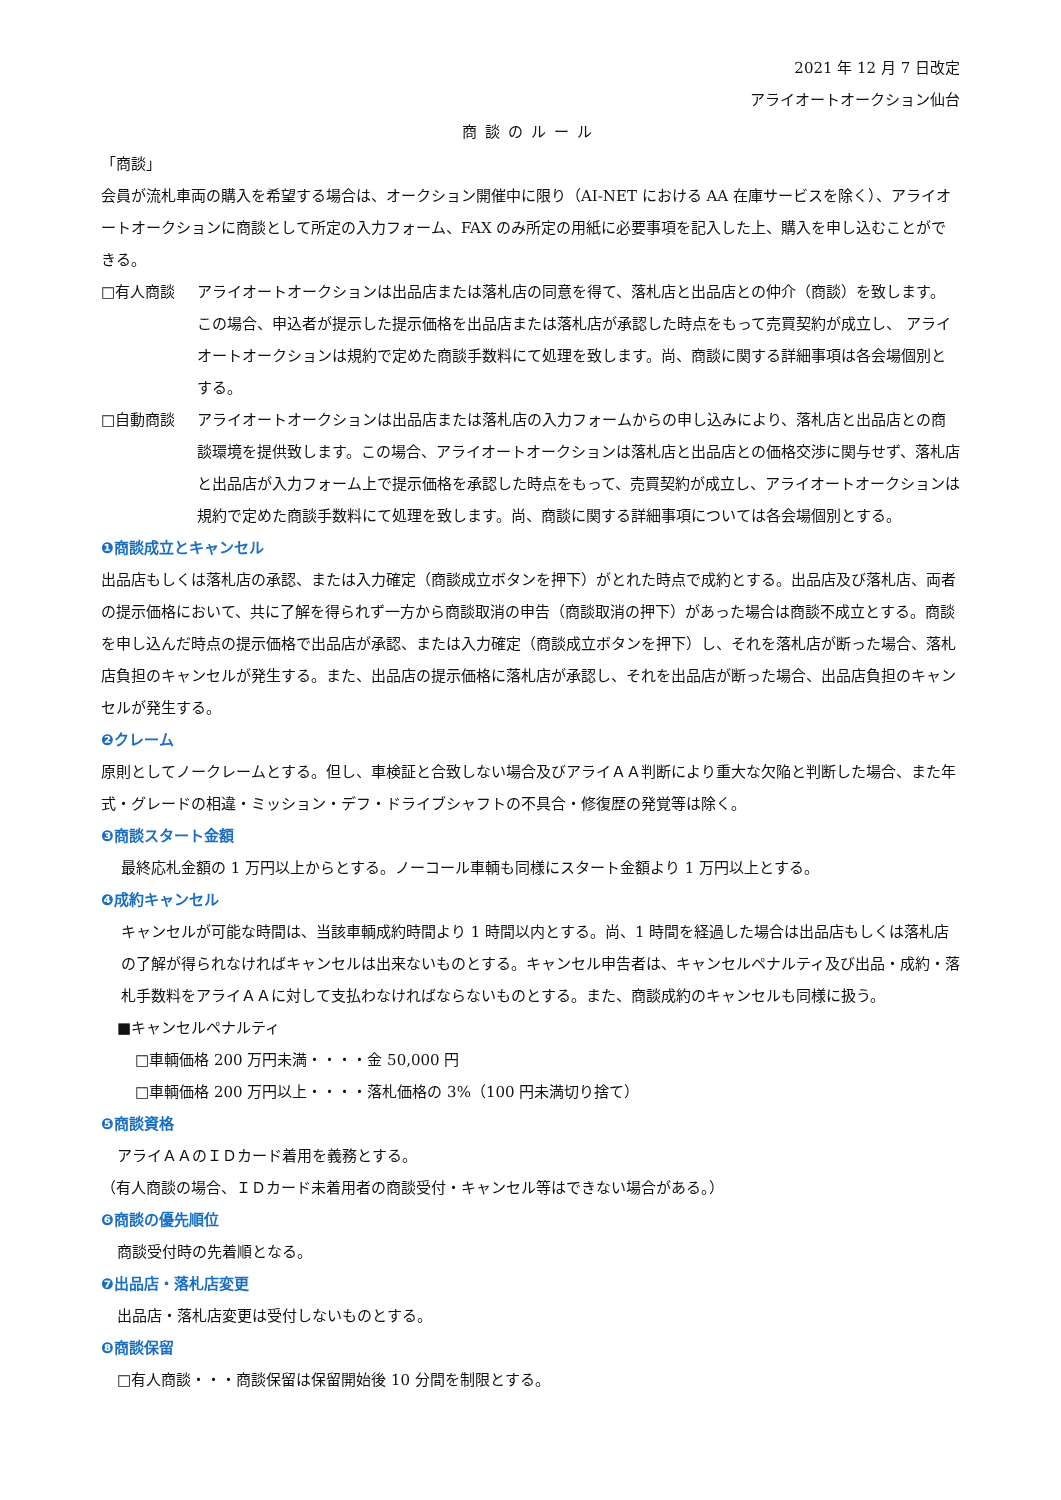2021 年 12 月 7 日改定
アライオートオークション仙台
商談のルール
「商談」
会員が流札車両の購入を希望する場合は、オークション開催中に限り（AI‐NET における AA 在庫サービスを除く）、アライオートオークションに商談として所定の入力フォーム、FAX のみ所定の用紙に必要事項を記入した上、購入を申し込むことができる。
□有人商談 アライオートオークションは出品店または落札店の同意を得て、落札店と出品店との仲介（商談）を致します。 この場合、申込者が提示した提示価格を出品店または落札店が承認した時点をもって売買契約が成立し、 アライオートオークションは規約で定めた商談手数料にて処理を致します。尚、商談に関する詳細事項は各会場個別とする。
□自動商談 アライオートオークションは出品店または落札店の入力フォームからの申し込みにより、落札店と出品店との商談環境を提供致します。この場合、アライオートオークションは落札店と出品店との価格交渉に関与せず、落札店と出品店が入力フォーム上で提示価格を承認した時点をもって、売買契約が成立し、アライオートオークションは規約で定めた商談手数料にて処理を致します。尚、商談に関する詳細事項については各会場個別とする。
❶商談成立とキャンセル
出品店もしくは落札店の承認、または入力確定（商談成立ボタンを押下）がとれた時点で成約とする。出品店及び落札店、両者の提示価格において、共に了解を得られず一方から商談取消の申告（商談取消の押下）があった場合は商談不成立とする。商談を申し込んだ時点の提示価格で出品店が承認、または入力確定（商談成立ボタンを押下）し、それを落札店が断った場合、落札店負担のキャンセルが発生する。また、出品店の提示価格に落札店が承認し、それを出品店が断った場合、出品店負担のキャンセルが発生する。
❷クレーム
原則としてノークレームとする。但し、車検証と合致しない場合及びアライＡＡ判断により重大な欠陥と判断した場合、また年式・グレードの相違・ミッション・デフ・ドライブシャフトの不具合・修復歴の発覚等は除く。
❸商談スタート金額
最終応札金額の 1 万円以上からとする。ノーコール車輌も同様にスタート金額より 1 万円以上とする。
❹成約キャンセル
キャンセルが可能な時間は、当該車輌成約時間より 1 時間以内とする。尚、1 時間を経過した場合は出品店もしくは落札店の了解が得られなければキャンセルは出来ないものとする。キャンセル申告者は、キャンセルペナルティ及び出品・成約・落札手数料をアライＡＡに対して支払わなければならないものとする。また、商談成約のキャンセルも同様に扱う。
■キャンセルペナルティ
□車輌価格 200 万円未満・・・・金 50,000 円
□車輌価格 200 万円以上・・・・落札価格の 3%（100 円未満切り捨て）
❺商談資格
アライＡＡのＩＤカード着用を義務とする。
（有人商談の場合、ＩＤカード未着用者の商談受付・キャンセル等はできない場合がある。）
❻商談の優先順位
商談受付時の先着順となる。
❼出品店・落札店変更
出品店・落札店変更は受付しないものとする。
❽商談保留
□有人商談・・・商談保留は保留開始後 10 分間を制限とする。